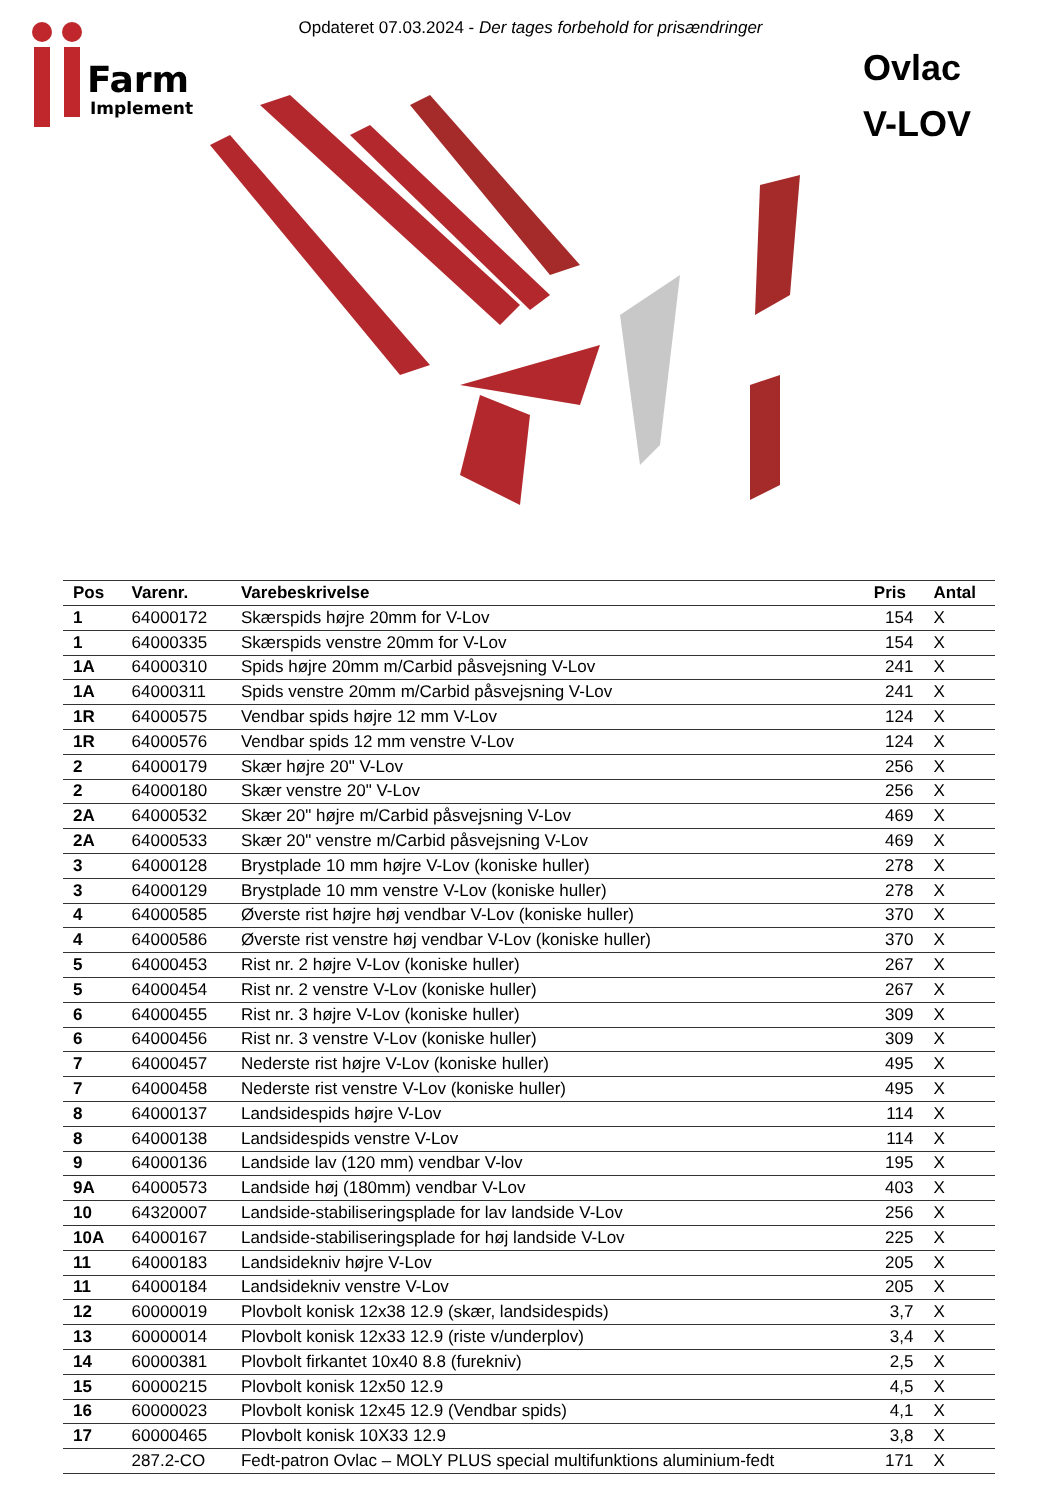Opdateret 07.03.2024 - Der tages forbehold for prisændringer
Farm
Implement
Ovlac
V-LOV
| Pos | Varenr. | Varebeskrivelse | Pris | Antal |
| --- | --- | --- | --- | --- |
| 1 | 64000172 | Skærspids højre 20mm for V-Lov | 154 | X |
| 1 | 64000335 | Skærspids venstre 20mm for V-Lov | 154 | X |
| 1A | 64000310 | Spids højre 20mm m/Carbid påsvejsning V-Lov | 241 | X |
| 1A | 64000311 | Spids venstre 20mm m/Carbid påsvejsning V-Lov | 241 | X |
| 1R | 64000575 | Vendbar spids højre 12 mm V-Lov | 124 | X |
| 1R | 64000576 | Vendbar spids 12 mm venstre V-Lov | 124 | X |
| 2 | 64000179 | Skær højre 20" V-Lov | 256 | X |
| 2 | 64000180 | Skær venstre 20" V-Lov | 256 | X |
| 2A | 64000532 | Skær 20" højre m/Carbid påsvejsning V-Lov | 469 | X |
| 2A | 64000533 | Skær 20" venstre m/Carbid påsvejsning V-Lov | 469 | X |
| 3 | 64000128 | Brystplade 10 mm højre V-Lov (koniske huller) | 278 | X |
| 3 | 64000129 | Brystplade 10 mm venstre V-Lov (koniske huller) | 278 | X |
| 4 | 64000585 | Øverste rist højre høj vendbar V-Lov (koniske huller) | 370 | X |
| 4 | 64000586 | Øverste rist venstre høj vendbar V-Lov (koniske huller) | 370 | X |
| 5 | 64000453 | Rist nr. 2 højre V-Lov (koniske huller) | 267 | X |
| 5 | 64000454 | Rist nr. 2 venstre V-Lov (koniske huller) | 267 | X |
| 6 | 64000455 | Rist nr. 3 højre V-Lov (koniske huller) | 309 | X |
| 6 | 64000456 | Rist nr. 3 venstre V-Lov (koniske huller) | 309 | X |
| 7 | 64000457 | Nederste rist højre V-Lov (koniske huller) | 495 | X |
| 7 | 64000458 | Nederste rist venstre V-Lov (koniske huller) | 495 | X |
| 8 | 64000137 | Landsidespids højre V-Lov | 114 | X |
| 8 | 64000138 | Landsidespids venstre V-Lov | 114 | X |
| 9 | 64000136 | Landside lav (120 mm) vendbar V-lov | 195 | X |
| 9A | 64000573 | Landside høj (180mm) vendbar V-Lov | 403 | X |
| 10 | 64320007 | Landside-stabiliseringsplade for lav landside V-Lov | 256 | X |
| 10A | 64000167 | Landside-stabiliseringsplade for høj landside V-Lov | 225 | X |
| 11 | 64000183 | Landsidekniv højre V-Lov | 205 | X |
| 11 | 64000184 | Landsidekniv venstre V-Lov | 205 | X |
| 12 | 60000019 | Plovbolt konisk 12x38 12.9 (skær, landsidespids) | 3,7 | X |
| 13 | 60000014 | Plovbolt konisk 12x33 12.9 (riste v/underplov) | 3,4 | X |
| 14 | 60000381 | Plovbolt firkantet 10x40 8.8 (furekniv) | 2,5 | X |
| 15 | 60000215 | Plovbolt konisk 12x50 12.9 | 4,5 | X |
| 16 | 60000023 | Plovbolt konisk 12x45 12.9 (Vendbar spids) | 4,1 | X |
| 17 | 60000465 | Plovbolt konisk 10X33 12.9 | 3,8 | X |
| | 287.2-CO | Fedt-patron Ovlac – MOLY PLUS special multifunktions aluminium-fedt | 171 | X |